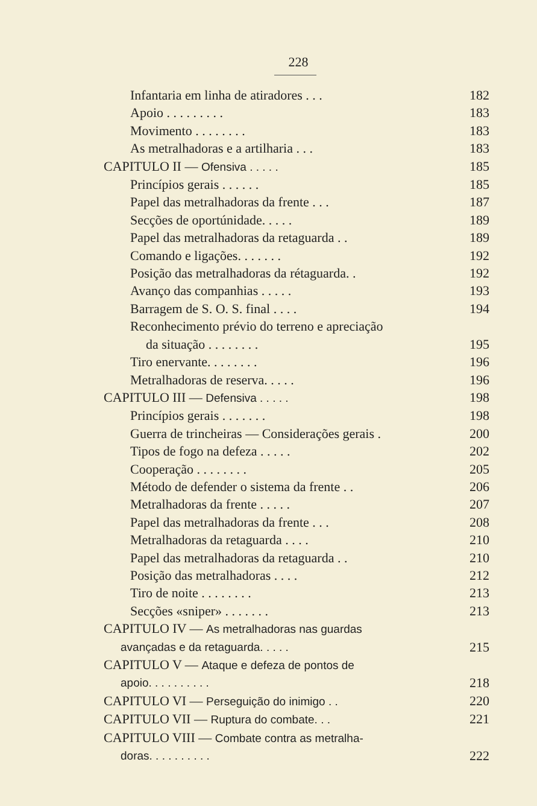228
Infantaria em linha de atiradores . . . 182
Apoio . . . . . . . . . 183
Movimento . . . . . . . . 183
As metralhadoras e a artilharia . . . 183
CAPITULO II — Ofensiva . . . . . 185
Princípios gerais . . . . . . 185
Papel das metralhadoras da frente . . . 187
Secções de oportúnidade. . . . . 189
Papel das metralhadoras da retaguarda . . 189
Comando e ligações. . . . . . . 192
Posição das metralhadoras da rétaguarda. . 192
Avanço das companhias . . . . . 193
Barragem de S. O. S. final . . . . 194
Reconhecimento prévio do terreno e apreciação
da situação . . . . . . . . 195
Tiro enervante. . . . . . . . 196
Metralhadoras de reserva. . . . . 196
CAPITULO III — Defensiva . . . . . 198
Princípios gerais . . . . . . . 198
Guerra de trincheiras — Considerações gerais . 200
Tipos de fogo na defeza . . . . . 202
Cooperação . . . . . . . . 205
Método de defender o sistema da frente . . 206
Metralhadoras da frente . . . . . 207
Papel das metralhadoras da frente . . . 208
Metralhadoras da retaguarda . . . . 210
Papel das metralhadoras da retaguarda . . 210
Posição das metralhadoras . . . . 212
Tiro de noite . . . . . . . . 213
Secções «sniper» . . . . . . . 213
CAPITULO IV — As metralhadoras nas guardas
avançadas e da retaguarda. . . . . 215
CAPITULO V — Ataque e defeza de pontos de
apoio. . . . . . . . . . 218
CAPITULO VI — Perseguição do inimigo . . 220
CAPITULO VII — Ruptura do combate. . . 221
CAPITULO VIII — Combate contra as metralha-
doras. . . . . . . . . . 222